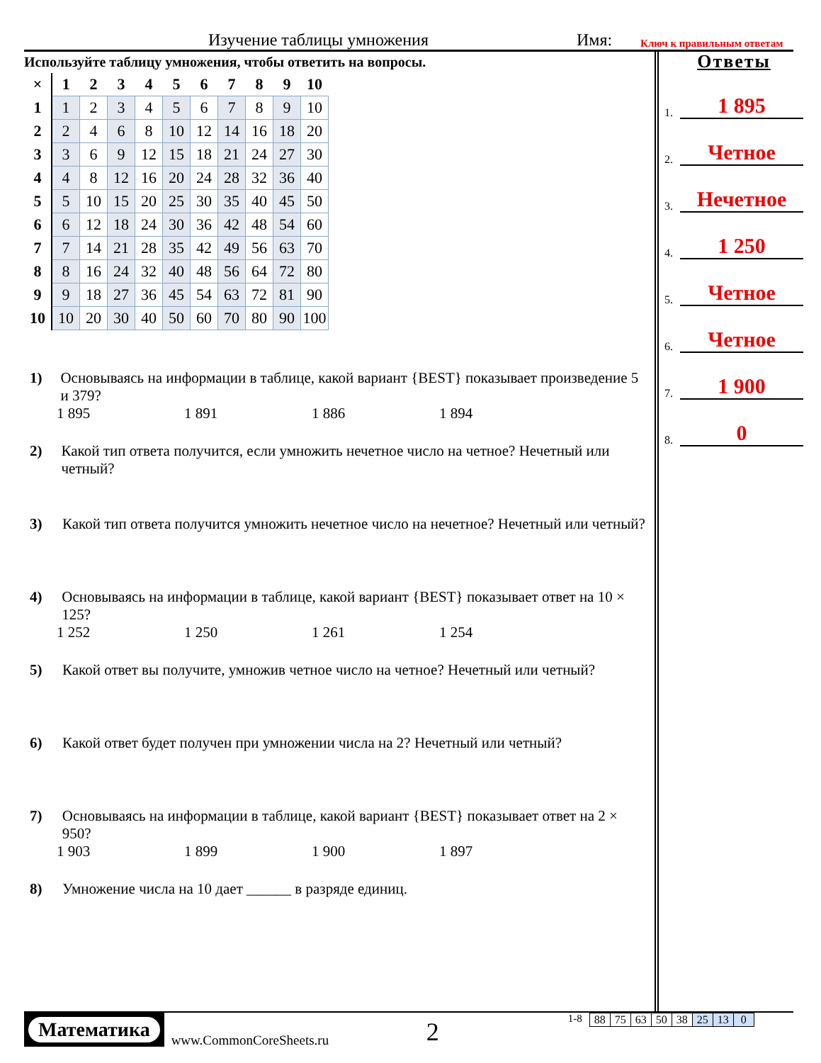Изучение таблицы умножения Имя: Ключ к правильным ответам
Используйте таблицу умножения, чтобы ответить на вопросы.
| × | 1 | 2 | 3 | 4 | 5 | 6 | 7 | 8 | 9 | 10 |
| --- | --- | --- | --- | --- | --- | --- | --- | --- | --- | --- |
| 1 | 1 | 2 | 3 | 4 | 5 | 6 | 7 | 8 | 9 | 10 |
| 2 | 2 | 4 | 6 | 8 | 10 | 12 | 14 | 16 | 18 | 20 |
| 3 | 3 | 6 | 9 | 12 | 15 | 18 | 21 | 24 | 27 | 30 |
| 4 | 4 | 8 | 12 | 16 | 20 | 24 | 28 | 32 | 36 | 40 |
| 5 | 5 | 10 | 15 | 20 | 25 | 30 | 35 | 40 | 45 | 50 |
| 6 | 6 | 12 | 18 | 24 | 30 | 36 | 42 | 48 | 54 | 60 |
| 7 | 7 | 14 | 21 | 28 | 35 | 42 | 49 | 56 | 63 | 70 |
| 8 | 8 | 16 | 24 | 32 | 40 | 48 | 56 | 64 | 72 | 80 |
| 9 | 9 | 18 | 27 | 36 | 45 | 54 | 63 | 72 | 81 | 90 |
| 10 | 10 | 20 | 30 | 40 | 50 | 60 | 70 | 80 | 90 | 100 |
1) Основываясь на информации в таблице, какой вариант {BEST} показывает произведение 5 и 379?
1 895 1 891 1 886 1 894
2) Какой тип ответа получится, если умножить нечетное число на четное? Нечетный или четный?
3) Какой тип ответа получится умножить нечетное число на нечетное? Нечетный или четный?
4) Основываясь на информации в таблице, какой вариант {BEST} показывает ответ на 10 × 125?
1 252 1 250 1 261 1 254
5) Какой ответ вы получите, умножив четное число на четное? Нечетный или четный?
6) Какой ответ будет получен при умножении числа на 2? Нечетный или четный?
7) Основываясь на информации в таблице, какой вариант {BEST} показывает ответ на 2 × 950?
1 903 1 899 1 900 1 897
8) Умножение числа на 10 дает ______ в разряде единиц.
Ответы
1. 1 895
2. Четное
3. Нечетное
4. 1 250
5. Четное
6. Четное
7. 1 900
8. 0
Математика
www.CommonCoreSheets.ru
2
1-8
| 88 | 75 | 63 | 50 | 38 | 25 | 13 | 0 |